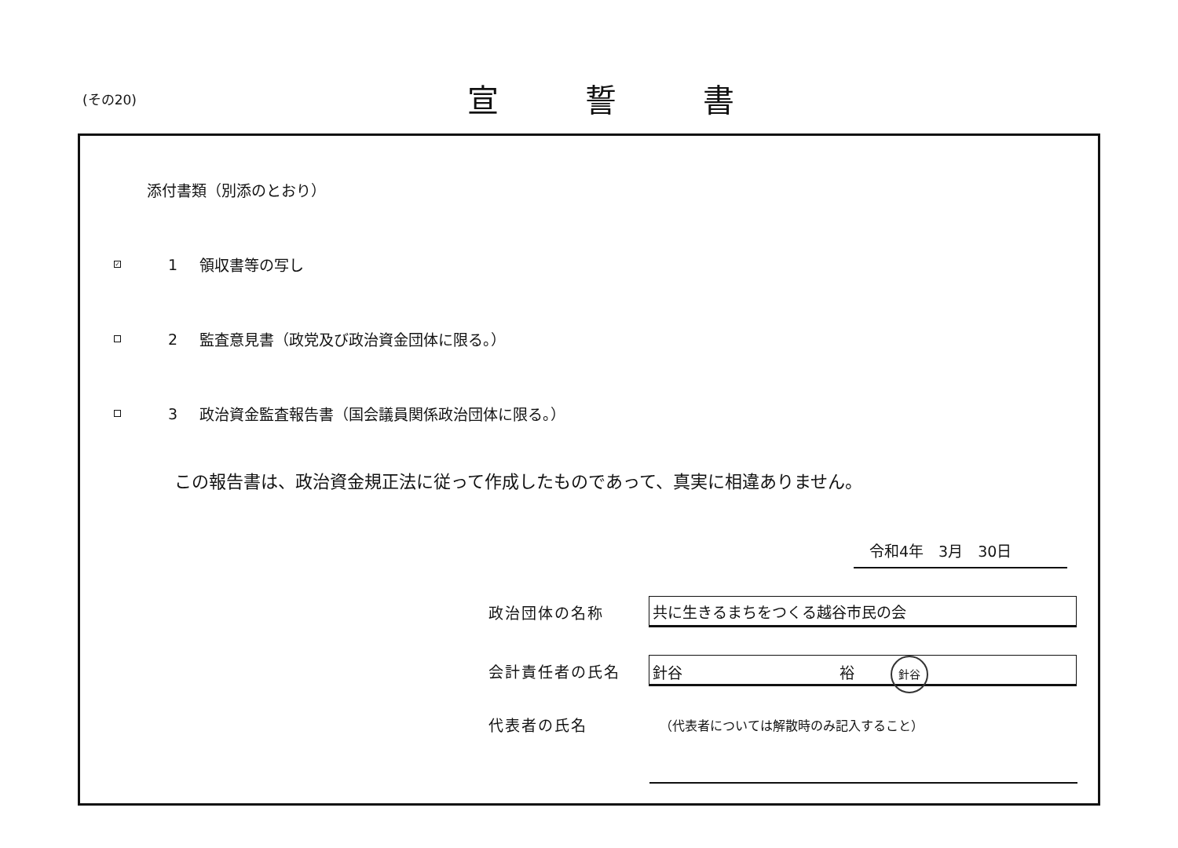(その20)
宣誓書
添付書類（別添のとおり）
✓
1 領収書等の写し
2
監査意見書（政党及び政治資金団体に限る。）
3
政治資金監査報告書（国会議員関係政治団体に限る。）
この報告書は、政治資金規正法に従って作成したものであって、真実に相違ありません。
令和4年　3月　30日
政治団体の名称
共に生きるまちをつくる越谷市民の会
会計責任者の氏名
針谷 裕 針谷
代表者の氏名
（代表者については解散時のみ記入すること）